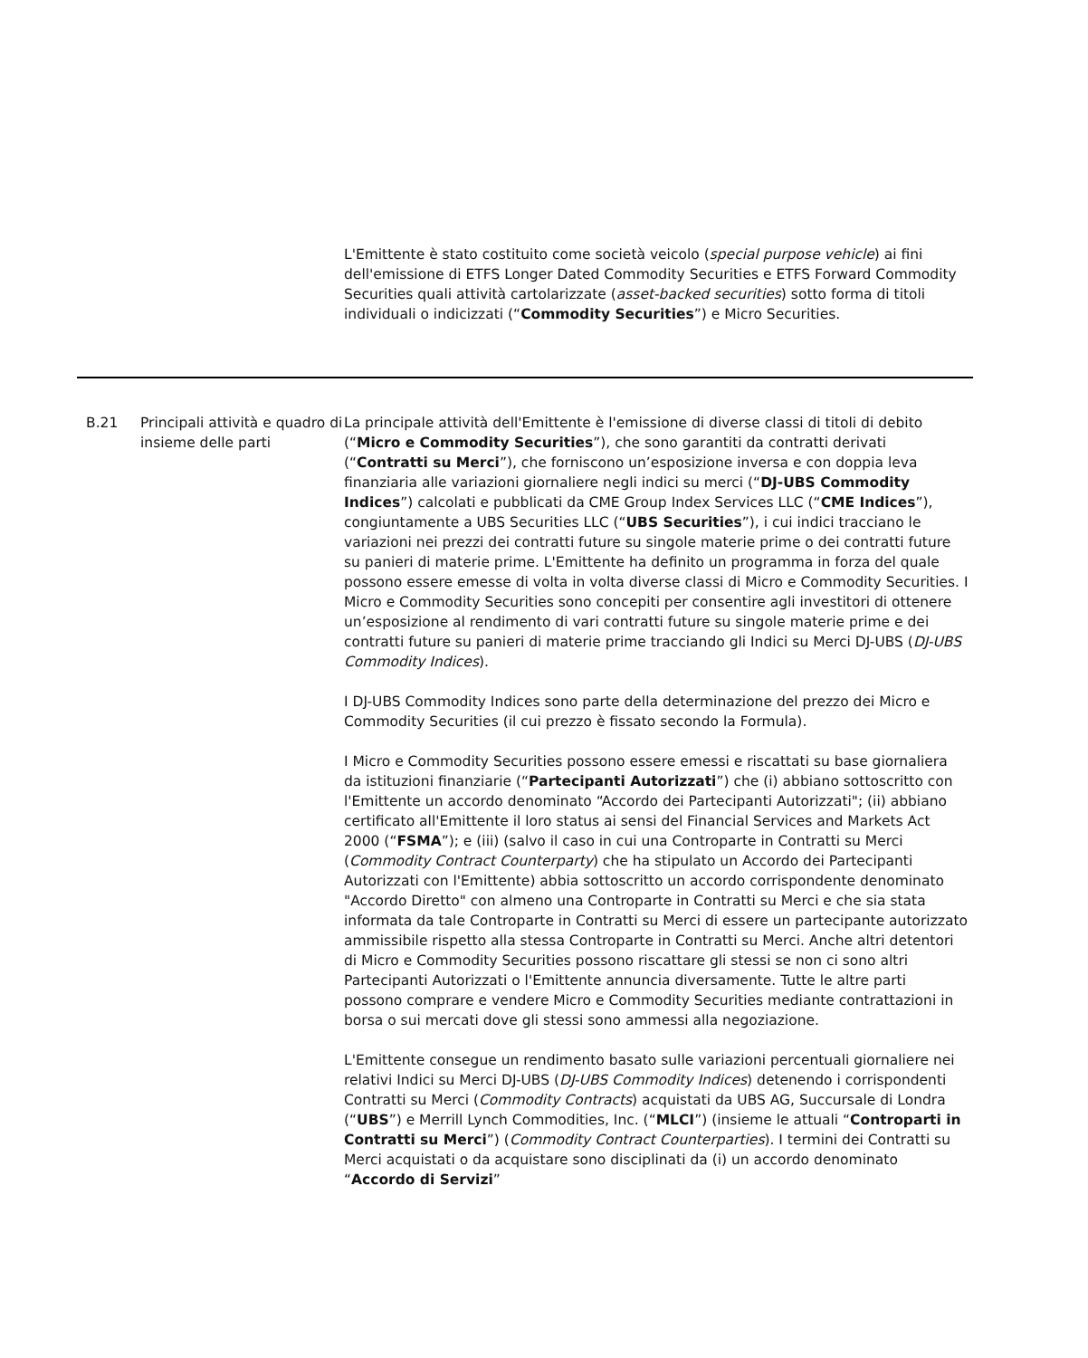L'Emittente è stato costituito come società veicolo (special purpose vehicle) ai fini dell'emissione di ETFS Longer Dated Commodity Securities e ETFS Forward Commodity Securities quali attività cartolarizzate (asset-backed securities) sotto forma di titoli individuali o indicizzati (“Commodity Securities”) e Micro Securities.
| B.21 | Principali attività e quadro di insieme delle parti | La principale attività dell'Emittente è l'emissione di diverse classi di titoli di debito (“ Micro e Commodity Securities ”), che sono garantiti da contratti derivati (“ Contratti su Merci ”), che forniscono un’esposizione inversa e con doppia leva finanziaria alle variazioni giornaliere negli indici su merci (“ DJ-UBS Commodity Indices ”) calcolati e pubblicati da CME Group Index Services LLC (“ CME Indices ”), congiuntamente a UBS Securities LLC (“ UBS Securities ”), i cui indici tracciano le variazioni nei prezzi dei contratti future su singole materie prime o dei contratti future su panieri di materie prime. L'Emittente ha definito un programma in forza del quale possono essere emesse di volta in volta diverse classi di Micro e Commodity Securities. I Micro e Commodity Securities sono concepiti per consentire agli investitori di ottenere un’esposizione al rendimento di vari contratti future su singole materie prime e dei contratti future su panieri di materie prime tracciando gli Indici su Merci DJ-UBS ( DJ-UBS Commodity Indices ). I DJ-UBS Commodity Indices sono parte della determinazione del prezzo dei Micro e Commodity Securities (il cui prezzo è fissato secondo la Formula). I Micro e Commodity Securities possono essere emessi e riscattati su base giornaliera da istituzioni finanziarie (“ Partecipanti Autorizzati ”) che (i) abbiano sottoscritto con l'Emittente un accordo denominato “Accordo dei Partecipanti Autorizzati"; (ii) abbiano certificato all'Emittente il loro status ai sensi del Financial Services and Markets Act 2000 (“ FSMA ”); e (iii) (salvo il caso in cui una Controparte in Contratti su Merci ( Commodity Contract Counterparty ) che ha stipulato un Accordo dei Partecipanti Autorizzati con l'Emittente) abbia sottoscritto un accordo corrispondente denominato "Accordo Diretto" con almeno una Controparte in Contratti su Merci e che sia stata informata da tale Controparte in Contratti su Merci di essere un partecipante autorizzato ammissibile rispetto alla stessa Controparte in Contratti su Merci. Anche altri detentori di Micro e Commodity Securities possono riscattare gli stessi se non ci sono altri Partecipanti Autorizzati o l'Emittente annuncia diversamente. Tutte le altre parti possono comprare e vendere Micro e Commodity Securities mediante contrattazioni in borsa o sui mercati dove gli stessi sono ammessi alla negoziazione. L'Emittente consegue un rendimento basato sulle variazioni percentuali giornaliere nei relativi Indici su Merci DJ-UBS ( DJ-UBS Commodity Indices ) detenendo i corrispondenti Contratti su Merci ( Commodity Contracts ) acquistati da UBS AG, Succursale di Londra (“ UBS ”) e Merrill Lynch Commodities, Inc. (“ MLCI ”) (insieme le attuali “ Controparti in Contratti su Merci ”) ( Commodity Contract Counterparties ). I termini dei Contratti su Merci acquistati o da acquistare sono disciplinati da (i) un accordo denominato “ Accordo di Servizi ” |